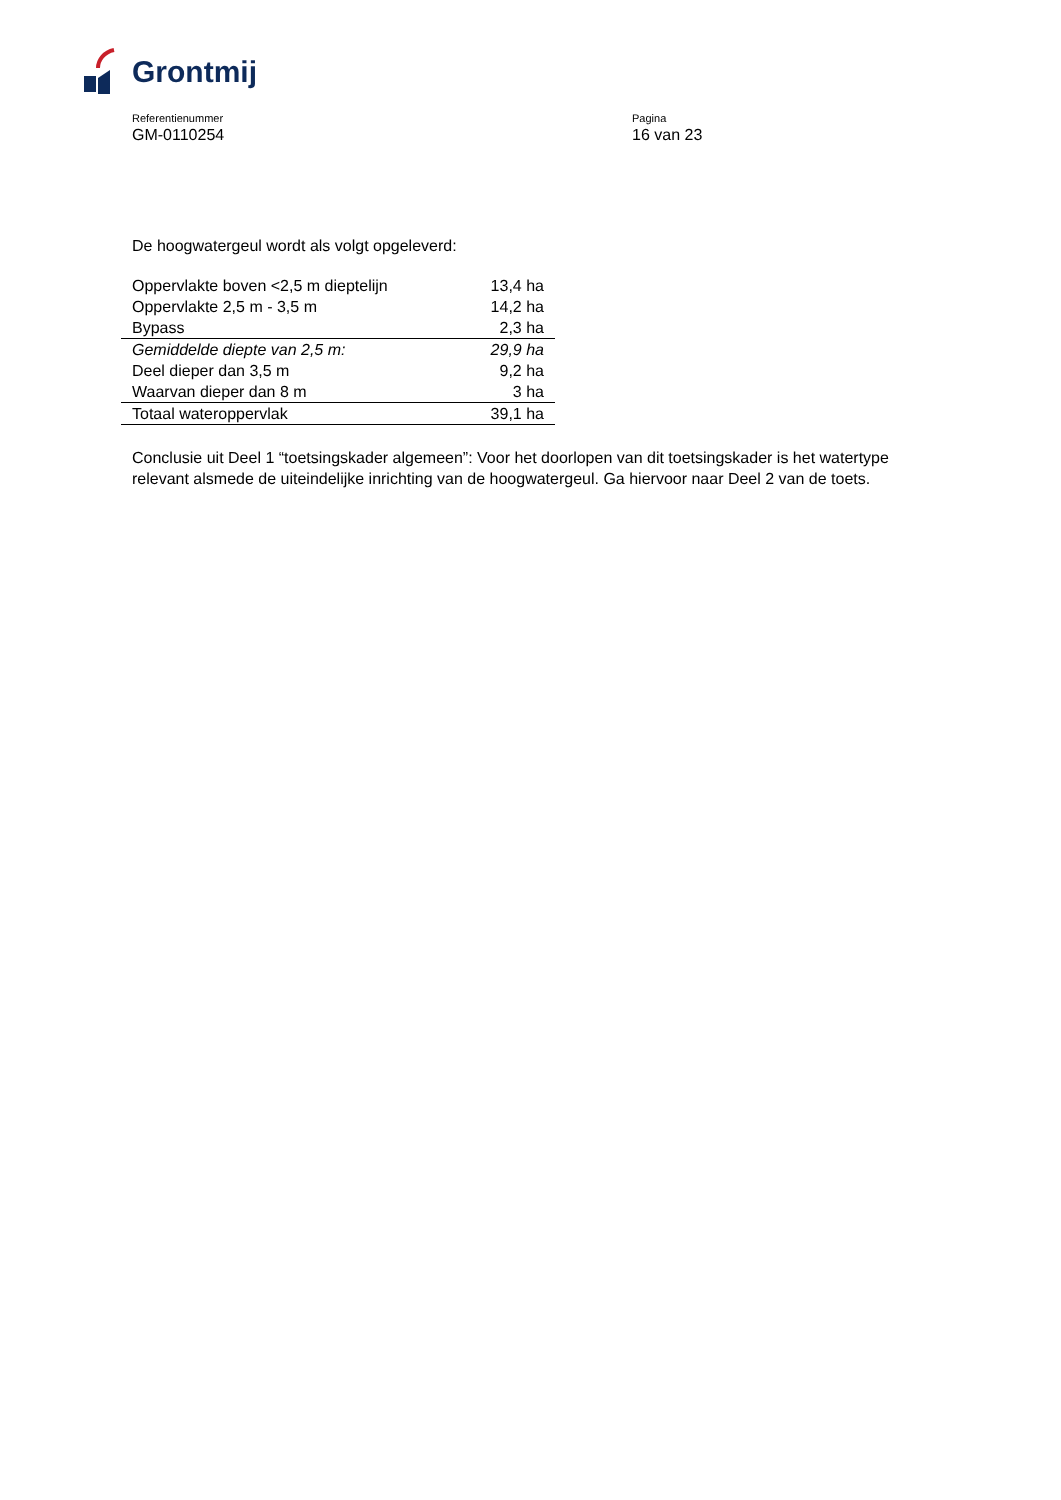Grontmij
Referentienummer
GM-0110254
Pagina
16 van 23
De hoogwatergeul wordt als volgt opgeleverd:
| Oppervlakte boven <2,5 m dieptelijn | 13,4 ha |
| Oppervlakte 2,5 m - 3,5 m | 14,2 ha |
| Bypass | 2,3 ha |
| Gemiddelde diepte van 2,5 m: | 29,9 ha |
| Deel dieper dan 3,5 m | 9,2 ha |
| Waarvan dieper dan 8 m | 3 ha |
| Totaal wateroppervlak | 39,1 ha |
Conclusie uit Deel 1 “toetsingskader algemeen”: Voor het doorlopen van dit toetsingskader is het watertype relevant alsmede de uiteindelijke inrichting van de hoogwatergeul. Ga hiervoor naar Deel 2 van de toets.